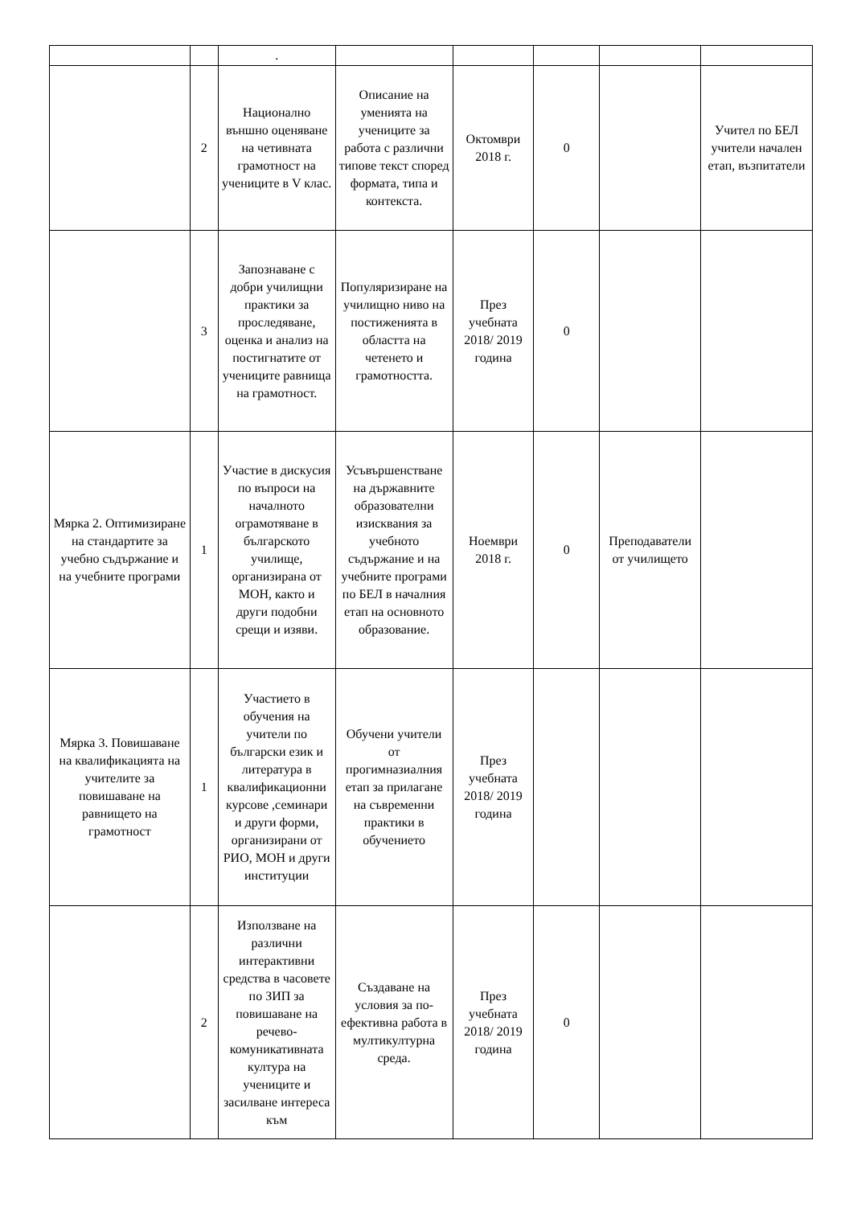| | | . | | | | | |
| | 2 | Национално външно оценяване на четивната грамотност на учениците в V клас. | Описание на уменията на учениците за работа с различни типове текст според формата, типа и контекста. | Октомври 2018 г. | 0 | | Учител по БЕЛ учители начален етап, възпитатели |
| | 3 | Запознаване с добри училищни практики за проследяване, оценка и анализ на постигнатите от учениците равнища на грамотност. | Популяризиране на училищно ниво на постиженията в областта на четенето и грамотността. | През учебната 2018/ 2019 година | 0 | | |
| Мярка 2. Оптимизиране на стандартите за учебно съдържание и на учебните програми | 1 | Участие в дискусия по въпроси на началното ограмотяване в българското училище, организирана от МОН, както и други подобни срещи и изяви. | Усъвършенстване на държавните образователни изисквания за учебното съдържание и на учебните програми по БЕЛ в началния етап на основното образование. | Ноември 2018 г. | 0 | Преподаватели от училището | |
| Мярка 3. Повишаване на квалификацията на учителите за повишаване на равнището на грамотност | 1 | Участието в обучения на учители по български език и литература в квалификационни курсове ,семинари и други форми, организирани от РИО, МОН и други институции | Обучени учители от прогимназиалния етап за прилагане на съвременни практики в обучението | През учебната 2018/ 2019 година | | | |
| | 2 | Използване на различни интерактивни средства в часовете по ЗИП за повишаване на речево-комуникативната култура на учениците и засилване интереса към | Създаване на условия за по-ефективна работа в мултикултурна среда. | През учебната 2018/ 2019 година | 0 | | |